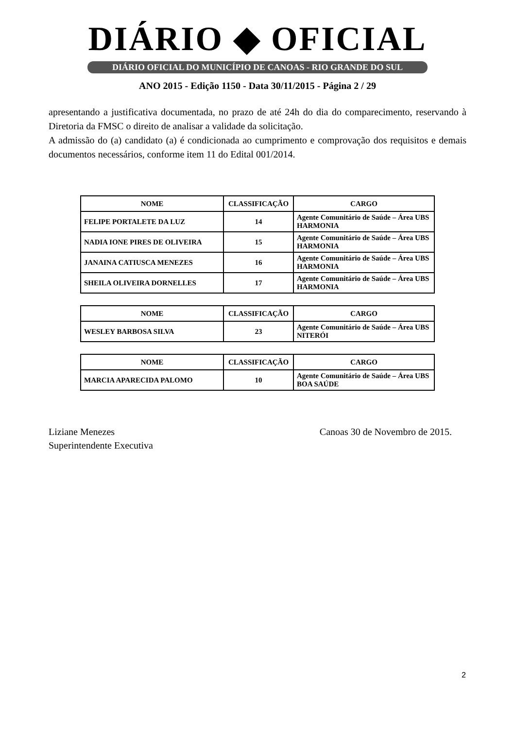DIÁRIO ◆ OFICIAL
DIÁRIO OFICIAL DO MUNICÍPIO DE CANOAS - RIO GRANDE DO SUL
ANO 2015 - Edição 1150 - Data 30/11/2015 - Página 2 / 29
apresentando a justificativa documentada, no prazo de até 24h do dia do comparecimento, reservando à Diretoria da FMSC o direito de analisar a validade da solicitação.
A admissão do (a) candidato (a) é condicionada ao cumprimento e comprovação dos requisitos e demais documentos necessários, conforme item 11 do Edital 001/2014.
| NOME | CLASSIFICAÇÃO | CARGO |
| --- | --- | --- |
| FELIPE PORTALETE DA LUZ | 14 | Agente Comunitário de Saúde – Área UBS HARMONIA |
| NADIA IONE PIRES DE OLIVEIRA | 15 | Agente Comunitário de Saúde – Área UBS HARMONIA |
| JANAINA CATIUSCA MENEZES | 16 | Agente Comunitário de Saúde – Área UBS HARMONIA |
| SHEILA OLIVEIRA DORNELLES | 17 | Agente Comunitário de Saúde – Área UBS HARMONIA |
| NOME | CLASSIFICAÇÃO | CARGO |
| --- | --- | --- |
| WESLEY BARBOSA SILVA | 23 | Agente Comunitário de Saúde – Área UBS NITERÓI |
| NOME | CLASSIFICAÇÃO | CARGO |
| --- | --- | --- |
| MARCIA APARECIDA PALOMO | 10 | Agente Comunitário de Saúde – Área UBS BOA SAÚDE |
Liziane Menezes
Superintendente Executiva
Canoas 30 de Novembro de 2015.
2